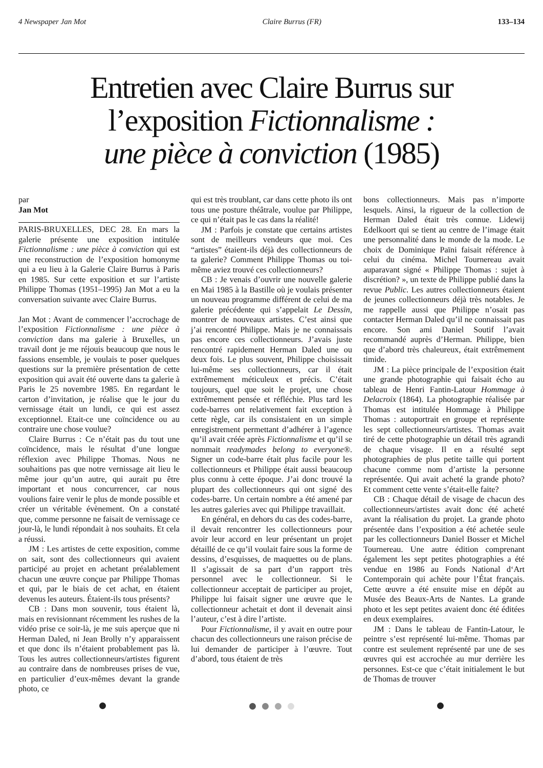4 Newspaper Jan Mot Claire Burrus (FR) 133–134
Entretien avec Claire Burrus sur
l’exposition Fictionnalisme :
une pièce à conviction (1985)
par
Jan Mot
PARIS-BRUXELLES, DEC 28. En mars la galerie présente une exposition intitulée Fictionnalisme : une pièce à conviction qui est une reconstruction de l’exposition homonyme qui a eu lieu à la Galerie Claire Burrus à Paris en 1985. Sur cette exposition et sur l’artiste Philippe Thomas (1951–1995) Jan Mot a eu la conversation suivante avec Claire Burrus.
Jan Mot : Avant de commencer l’accrochage de l’exposition Fictionnalisme : une pièce à conviction dans ma galerie à Bruxelles, un travail dont je me réjouis beaucoup que nous le fassions ensemble, je voulais te poser quelques questions sur la première présentation de cette exposition qui avait été ouverte dans ta galerie à Paris le 25 novembre 1985. En regardant le carton d’invitation, je réalise que le jour du vernissage était un lundi, ce qui est assez exceptionnel. Etait-ce une coïncidence ou au contraire une chose voulue?
Claire Burrus : Ce n’était pas du tout une coïncidence, mais le résultat d’une longue réflexion avec Philippe Thomas. Nous ne souhaitions pas que notre vernissage ait lieu le même jour qu’un autre, qui aurait pu être important et nous concurrencer, car nous voulions faire venir le plus de monde possible et créer un véritable évènement. On a constaté que, comme personne ne faisait de vernissage ce jour-là, le lundi répondait à nos souhaits. Et cela a réussi.
JM : Les artistes de cette exposition, comme on sait, sont des collectionneurs qui avaient participé au projet en achetant préalablement chacun une œuvre conçue par Philippe Thomas et qui, par le biais de cet achat, en étaient devenus les auteurs. Étaient-ils tous présents?
CB : Dans mon souvenir, tous étaient là, mais en revisionnant récemment les rushes de la vidéo prise ce soir-là, je me suis aperçue que ni Herman Daled, ni Jean Brolly n’y apparaissent et que donc ils n’étaient probablement pas là. Tous les autres collectionneurs/artistes figurent au contraire dans de nombreuses prises de vue, en particulier d’eux-mêmes devant la grande photo, ce
qui est très troublant, car dans cette photo ils ont tous une posture théâtrale, voulue par Philippe, ce qui n’était pas le cas dans la réalité!
JM : Parfois je constate que certains artistes sont de meilleurs vendeurs que moi. Ces “artistes” étaient-ils déjà des collectionneurs de ta galerie? Comment Philippe Thomas ou toi-même aviez trouvé ces collectionneurs?
CB : Je venais d’ouvrir une nouvelle galerie en Mai 1985 à la Bastille où je voulais présenter un nouveau programme différent de celui de ma galerie précédente qui s’appelait Le Dessin, montrer de nouveaux artistes. C’est ainsi que j’ai rencontré Philippe. Mais je ne connaissais pas encore ces collectionneurs. J’avais juste rencontré rapidement Herman Daled une ou deux fois. Le plus souvent, Philippe choisissait lui-même ses collectionneurs, car il était extrêmement méticuleux et précis. C’était toujours, quel que soit le projet, une chose extrêmement pensée et réfléchie. Plus tard les code-barres ont relativement fait exception à cette règle, car ils consistaient en un simple enregistrement permettant d’adhérer à l’agence qu’il avait créée après Fictionnalisme et qu’il se nommait readymades belong to everyone®. Signer un code-barre était plus facile pour les collectionneurs et Philippe était aussi beaucoup plus connu à cette époque. J’ai donc trouvé la plupart des collectionneurs qui ont signé des codes-barre. Un certain nombre a été amené par les autres galeries avec qui Philippe travaillait.
En général, en dehors du cas des codes-barre, il devait rencontrer les collectionneurs pour avoir leur accord en leur présentant un projet détaillé de ce qu’il voulait faire sous la forme de dessins, d’esquisses, de maquettes ou de plans. Il s’agissait de sa part d’un rapport très personnel avec le collectionneur. Si le collectionneur acceptait de participer au projet, Philippe lui faisait signer une œuvre que le collectionneur achetait et dont il devenait ainsi l’auteur, c’est à dire l’artiste.
Pour Fictionnalisme, il y avait en outre pour chacun des collectionneurs une raison précise de lui demander de participer à l’œuvre. Tout d’abord, tous étaient de très
bons collectionneurs. Mais pas n’importe lesquels. Ainsi, la rigueur de la collection de Herman Daled était très connue. Lidewij Edelkoort qui se tient au centre de l’image était une personnalité dans le monde de la mode. Le choix de Dominique Païni faisait référence à celui du cinéma. Michel Tournereau avait auparavant signé « Philippe Thomas : sujet à discrétion? », un texte de Philippe publié dans la revue Public. Les autres collectionneurs étaient de jeunes collectionneurs déjà très notables. Je me rappelle aussi que Philippe n’osait pas contacter Herman Daled qu’il ne connaissait pas encore. Son ami Daniel Soutif l’avait recommandé auprès d’Herman. Philippe, bien que d’abord très chaleureux, était extrêmement timide.
JM : La pièce principale de l’exposition était une grande photographie qui faisait écho au tableau de Henri Fantin-Latour Hommage à Delacroix (1864). La photographie réalisée par Thomas est intitulée Hommage à Philippe Thomas : autoportrait en groupe et représente les sept collectionneurs/artistes. Thomas avait tiré de cette photographie un détail très agrandi de chaque visage. Il en a résulté sept photographies de plus petite taille qui portent chacune comme nom d’artiste la personne représentée. Qui avait acheté la grande photo? Et comment cette vente s’était-elle faite?
CB : Chaque détail de visage de chacun des collectionneurs/artistes avait donc été acheté avant la réalisation du projet. La grande photo présentée dans l’exposition a été achetée seule par les collectionneurs Daniel Bosser et Michel Tournereau. Une autre édition comprenant également les sept petites photographies a été vendue en 1986 au Fonds National d‘Art Contemporain qui achète pour l’État français. Cette œuvre a été ensuite mise en dépôt au Musée des Beaux-Arts de Nantes. La grande photo et les sept petites avaient donc été éditées en deux exemplaires.
JM : Dans le tableau de Fantin-Latour, le peintre s’est représenté lui-même. Thomas par contre est seulement représenté par une de ses œuvres qui est accrochée au mur derrière les personnes. Est-ce que c’était initialement le but de Thomas de trouver